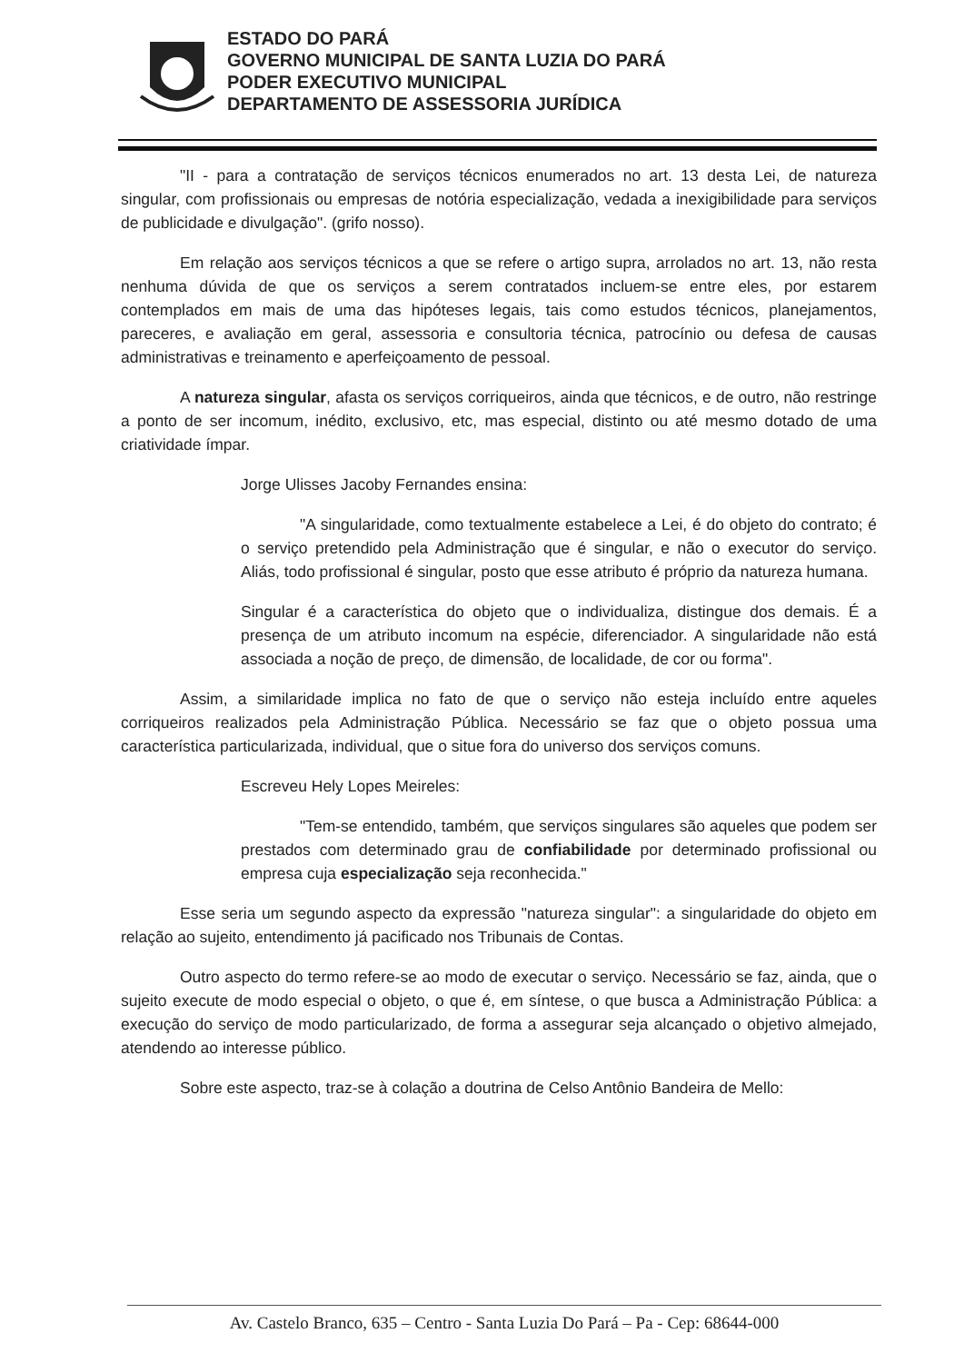ESTADO DO PARÁ
GOVERNO MUNICIPAL DE SANTA LUZIA DO PARÁ
PODER EXECUTIVO MUNICIPAL
DEPARTAMENTO DE ASSESSORIA JURÍDICA
"II - para a contratação de serviços técnicos enumerados no art. 13 desta Lei, de natureza singular, com profissionais ou empresas de notória especialização, vedada a inexigibilidade para serviços de publicidade e divulgação". (grifo nosso).
Em relação aos serviços técnicos a que se refere o artigo supra, arrolados no art. 13, não resta nenhuma dúvida de que os serviços a serem contratados incluem-se entre eles, por estarem contemplados em mais de uma das hipóteses legais, tais como estudos técnicos, planejamentos, pareceres, e avaliação em geral, assessoria e consultoria técnica, patrocínio ou defesa de causas administrativas e treinamento e aperfeiçoamento de pessoal.
A natureza singular, afasta os serviços corriqueiros, ainda que técnicos, e de outro, não restringe a ponto de ser incomum, inédito, exclusivo, etc, mas especial, distinto ou até mesmo dotado de uma criatividade ímpar.
Jorge Ulisses Jacoby Fernandes ensina:
"A singularidade, como textualmente estabelece a Lei, é do objeto do contrato; é o serviço pretendido pela Administração que é singular, e não o executor do serviço. Aliás, todo profissional é singular, posto que esse atributo é próprio da natureza humana.
Singular é a característica do objeto que o individualiza, distingue dos demais. É a presença de um atributo incomum na espécie, diferenciador. A singularidade não está associada a noção de preço, de dimensão, de localidade, de cor ou forma".
Assim, a similaridade implica no fato de que o serviço não esteja incluído entre aqueles corriqueiros realizados pela Administração Pública. Necessário se faz que o objeto possua uma característica particularizada, individual, que o situe fora do universo dos serviços comuns.
Escreveu Hely Lopes Meireles:
"Tem-se entendido, também, que serviços singulares são aqueles que podem ser prestados com determinado grau de confiabilidade por determinado profissional ou empresa cuja especialização seja reconhecida."
Esse seria um segundo aspecto da expressão "natureza singular": a singularidade do objeto em relação ao sujeito, entendimento já pacificado nos Tribunais de Contas.
Outro aspecto do termo refere-se ao modo de executar o serviço. Necessário se faz, ainda, que o sujeito execute de modo especial o objeto, o que é, em síntese, o que busca a Administração Pública: a execução do serviço de modo particularizado, de forma a assegurar seja alcançado o objetivo almejado, atendendo ao interesse público.
Sobre este aspecto, traz-se à colação a doutrina de Celso Antônio Bandeira de Mello:
Av. Castelo Branco, 635 – Centro - Santa Luzia Do Pará – Pa - Cep: 68644-000